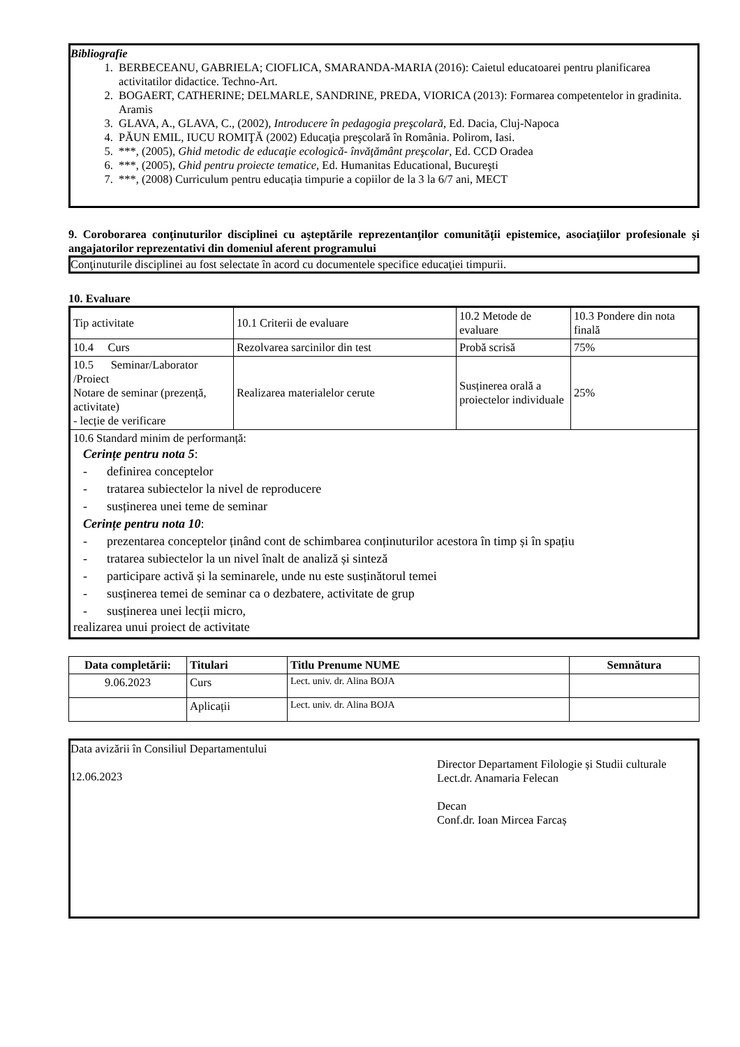Bibliografie
1. BERBECEANU, GABRIELA; CIOFLICA, SMARANDA-MARIA (2016): Caietul educatoarei pentru planificarea activitatilor didactice. Techno-Art.
2. BOGAERT, CATHERINE; DELMARLE, SANDRINE, PREDA, VIORICA (2013): Formarea competentelor in gradinita. Aramis
3. GLAVA, A., GLAVA, C., (2002), Introducere în pedagogia preşcolară, Ed. Dacia, Cluj-Napoca
4. PĂUN EMIL, IUCU ROMIŢĂ (2002) Educaţia preşcolară în România. Polirom, Iasi.
5. ***, (2005), Ghid metodic de educaţie ecologică- învăţământ preşcolar, Ed. CCD Oradea
6. ***, (2005), Ghid pentru proiecte tematice, Ed. Humanitas Educational, Bucureşti
7. ***, (2008) Curriculum pentru educația timpurie a copiilor de la 3 la 6/7 ani, MECT
9. Coroborarea conţinuturilor disciplinei cu aşteptările reprezentanţilor comunităţii epistemice, asociaţiilor profesionale şi angajatorilor reprezentativi din domeniul aferent programului
Conţinuturile disciplinei au fost selectate în acord cu documentele specifice educaţiei timpurii.
10. Evaluare
| Tip activitate | 10.1 Criterii de evaluare | 10.2 Metode de evaluare | 10.3 Pondere din nota finală |
| 10.4 Curs | Rezolvarea sarcinilor din test | Probă scrisă | 75% |
| 10.5 Seminar/Laborator /Proiect Notare de seminar (prezență, activitate) - lecție de verificare | Realizarea materialelor cerute | Susținerea orală a proiectelor individuale | 25% |
| 10.6 Standard minim de performanță: Cerințe pentru nota 5 : - definirea conceptelor - tratarea subiectelor la nivel de reproducere - susținerea unei teme de seminar Cerințe pentru nota 10 : - prezentarea conceptelor ținând cont de schimbarea conținuturilor acestora în timp și în spațiu - tratarea subiectelor la un nivel înalt de analiză și sinteză - participare activă și la seminarele, unde nu este susținătorul temei - susținerea temei de seminar ca o dezbatere, activitate de grup - susținerea unei lecții micro, realizarea unui proiect de activitate | | | |
| Data completării: | Titulari | Titlu Prenume NUME | Semnătura |
| --- | --- | --- | --- |
| 9.06.2023 | Curs | Lect. univ. dr. Alina BOJA | |
| | Aplicații | Lect. univ. dr. Alina BOJA | |
Data avizării în Consiliul Departamentului
12.06.2023
Director Departament Filologie și Studii culturale
Lect.dr. Anamaria Felecan
Decan
Conf.dr. Ioan Mircea Farcaș